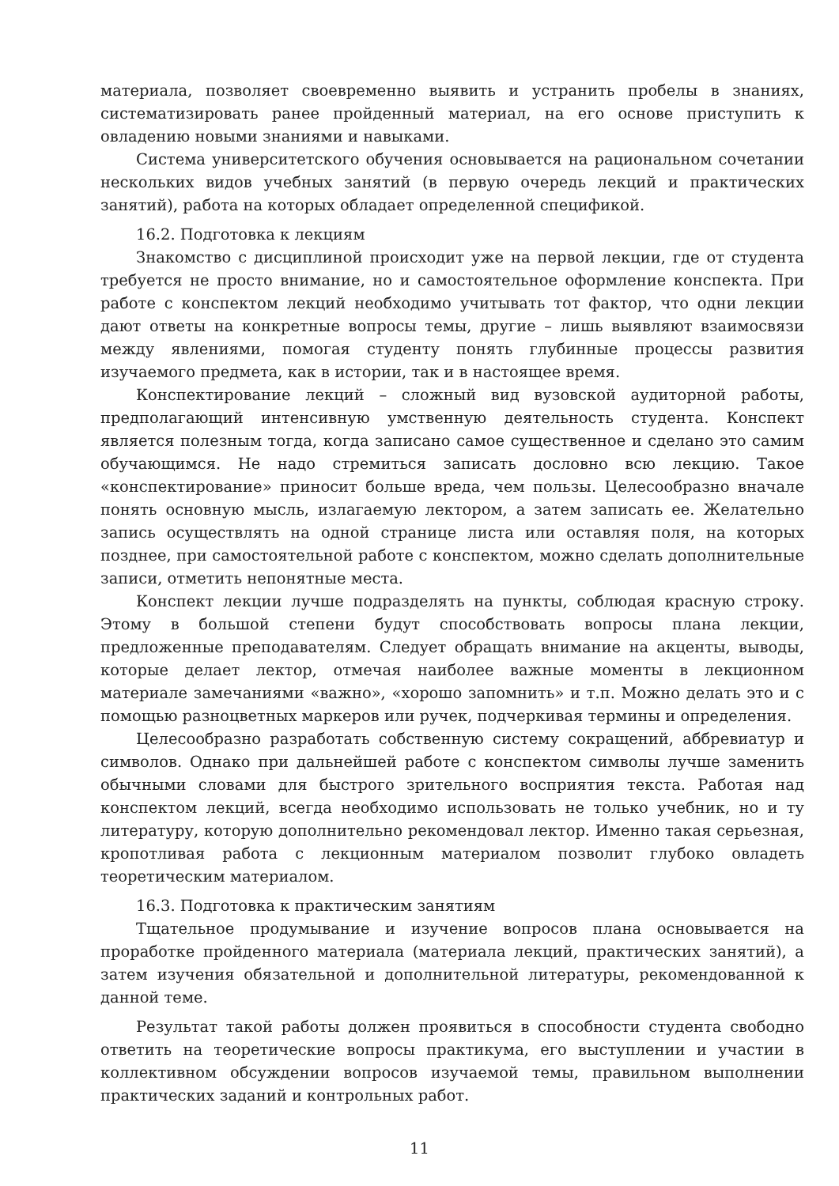материала, позволяет своевременно выявить и устранить пробелы в знаниях, систематизировать ранее пройденный материал, на его основе приступить к овладению новыми знаниями и навыками.
Система университетского обучения основывается на рациональном сочетании нескольких видов учебных занятий (в первую очередь лекций и практических занятий), работа на которых обладает определенной спецификой.
16.2. Подготовка к лекциям
Знакомство с дисциплиной происходит уже на первой лекции, где от студента требуется не просто внимание, но и самостоятельное оформление конспекта. При работе с конспектом лекций необходимо учитывать тот фактор, что одни лекции дают ответы на конкретные вопросы темы, другие – лишь выявляют взаимосвязи между явлениями, помогая студенту понять глубинные процессы развития изучаемого предмета, как в истории, так и в настоящее время.
Конспектирование лекций – сложный вид вузовской аудиторной работы, предполагающий интенсивную умственную деятельность студента. Конспект является полезным тогда, когда записано самое существенное и сделано это самим обучающимся. Не надо стремиться записать дословно всю лекцию. Такое «конспектирование» приносит больше вреда, чем пользы. Целесообразно вначале понять основную мысль, излагаемую лектором, а затем записать ее. Желательно запись осуществлять на одной странице листа или оставляя поля, на которых позднее, при самостоятельной работе с конспектом, можно сделать дополнительные записи, отметить непонятные места.
Конспект лекции лучше подразделять на пункты, соблюдая красную строку. Этому в большой степени будут способствовать вопросы плана лекции, предложенные преподавателям. Следует обращать внимание на акценты, выводы, которые делает лектор, отмечая наиболее важные моменты в лекционном материале замечаниями «важно», «хорошо запомнить» и т.п. Можно делать это и с помощью разноцветных маркеров или ручек, подчеркивая термины и определения.
Целесообразно разработать собственную систему сокращений, аббревиатур и символов. Однако при дальнейшей работе с конспектом символы лучше заменить обычными словами для быстрого зрительного восприятия текста. Работая над конспектом лекций, всегда необходимо использовать не только учебник, но и ту литературу, которую дополнительно рекомендовал лектор. Именно такая серьезная, кропотливая работа с лекционным материалом позволит глубоко овладеть теоретическим материалом.
16.3. Подготовка к практическим занятиям
Тщательное продумывание и изучение вопросов плана основывается на проработке пройденного материала (материала лекций, практических занятий), а затем изучения обязательной и дополнительной литературы, рекомендованной к данной теме.
Результат такой работы должен проявиться в способности студента свободно ответить на теоретические вопросы практикума, его выступлении и участии в коллективном обсуждении вопросов изучаемой темы, правильном выполнении практических заданий и контрольных работ.
11